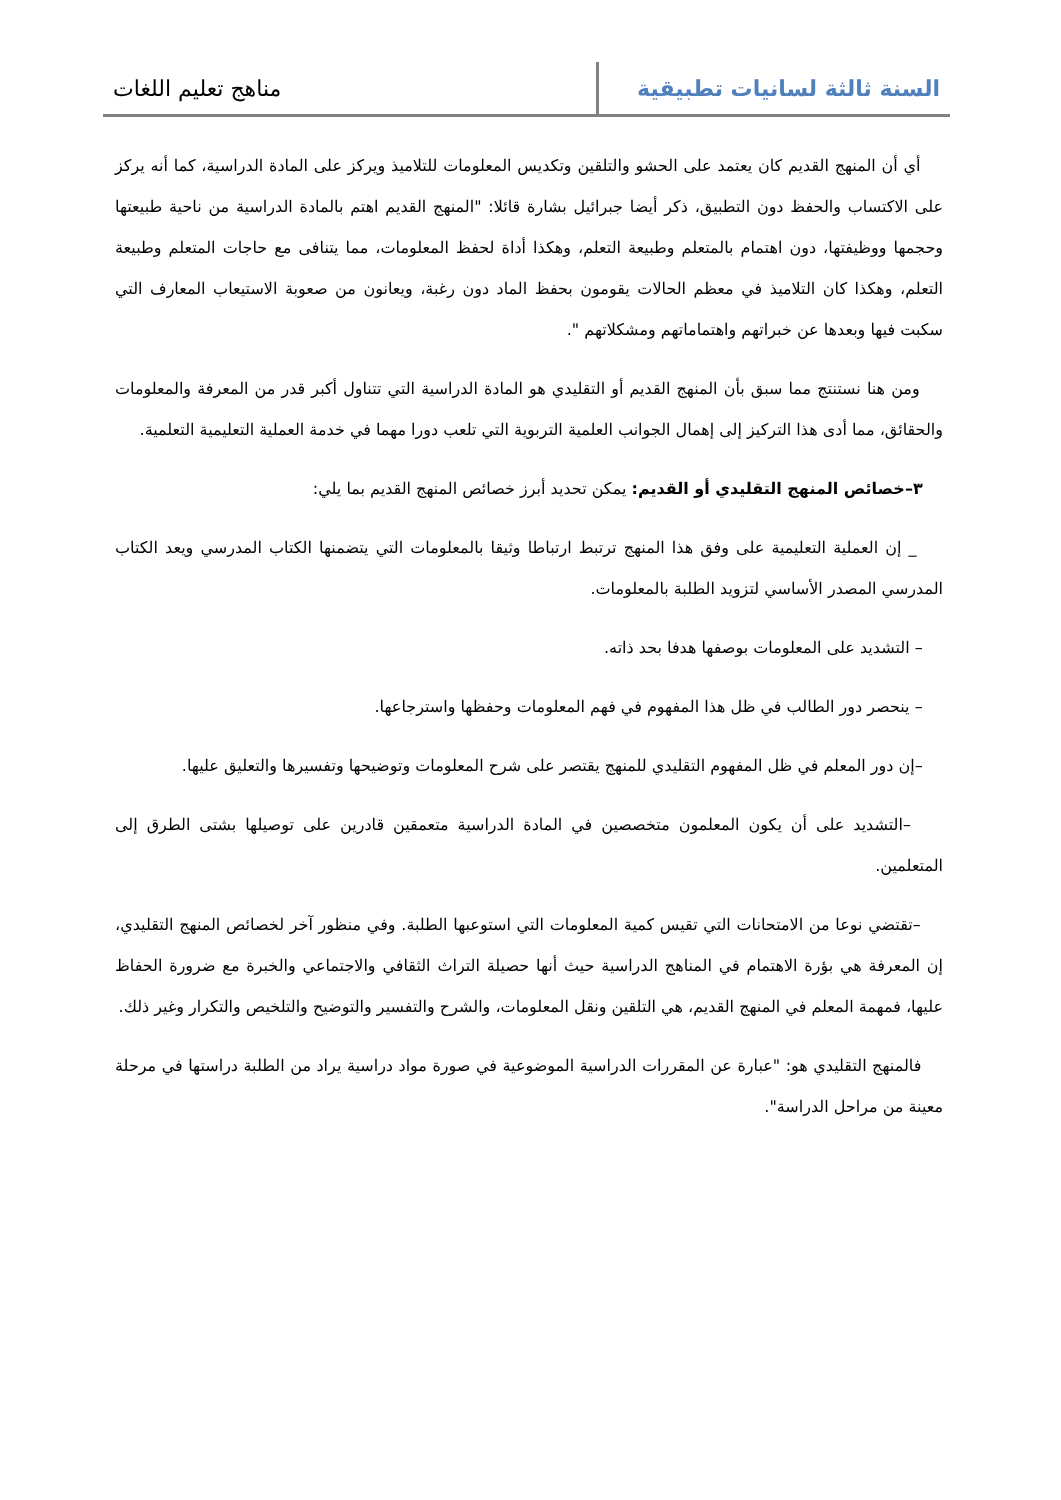السنة ثالثة لسانيات تطبيقية مناهج تعليم اللغات
أي أن المنهج القديم كان يعتمد على الحشو والتلقين وتكديس المعلومات للتلاميذ ويركز على المادة الدراسية، كما أنه يركز على الاكتساب والحفظ دون التطبيق، ذكر أيضا جبرائيل بشارة قائلا: "المنهج القديم اهتم بالمادة الدراسية من ناحية طبيعتها وحجمها ووظيفتها، دون اهتمام بالمتعلم وطبيعة التعلم، وهكذا أداة لحفظ المعلومات، مما يتنافى مع حاجات المتعلم وطبيعة التعلم، وهكذا كان التلاميذ في معظم الحالات يقومون بحفظ الماد دون رغبة، ويعانون من صعوبة الاستيعاب المعارف التي سكبت فيها وبعدها عن خبراتهم واهتماماتهم ومشكلاتهم ".
ومن هنا نستنتج مما سبق بأن المنهج القديم أو التقليدي هو المادة الدراسية التي تتناول أكبر قدر من المعرفة والمعلومات والحقائق، مما أدى هذا التركيز إلى إهمال الجوانب العلمية التربوية التي تلعب دورا مهما في خدمة العملية التعليمية التعلمية.
٣–خصائص المنهج التقليدي أو القديم: يمكن تحديد أبرز خصائص المنهج القديم بما يلي:
_ إن العملية التعليمية على وفق هذا المنهج ترتبط ارتباطا وثيقا بالمعلومات التي يتضمنها الكتاب المدرسي ويعد الكتاب المدرسي المصدر الأساسي لتزويد الطلبة بالمعلومات.
– التشديد على المعلومات بوصفها هدفا بحد ذاته.
– ينحصر دور الطالب في ظل هذا المفهوم في فهم المعلومات وحفظها واسترجاعها.
–إن دور المعلم في ظل المفهوم التقليدي للمنهج يقتصر على شرح المعلومات وتوضيحها وتفسيرها والتعليق عليها.
–التشديد على أن يكون المعلمون متخصصين في المادة الدراسية متعمقين قادرين على توصيلها بشتى الطرق إلى المتعلمين.
–تقتضي نوعا من الامتحانات التي تقيس كمية المعلومات التي استوعبها الطلبة. وفي منظور آخر لخصائص المنهج التقليدي، إن المعرفة هي بؤرة الاهتمام في المناهج الدراسية حيث أنها حصيلة التراث الثقافي والاجتماعي والخبرة مع ضرورة الحفاظ عليها، فمهمة المعلم في المنهج القديم، هي التلقين ونقل المعلومات، والشرح والتفسير والتوضيح والتلخيص والتكرار وغير ذلك.
فالمنهج التقليدي هو: "عبارة عن المقررات الدراسية الموضوعية في صورة مواد دراسية يراد من الطلبة دراستها في مرحلة معينة من مراحل الدراسة".